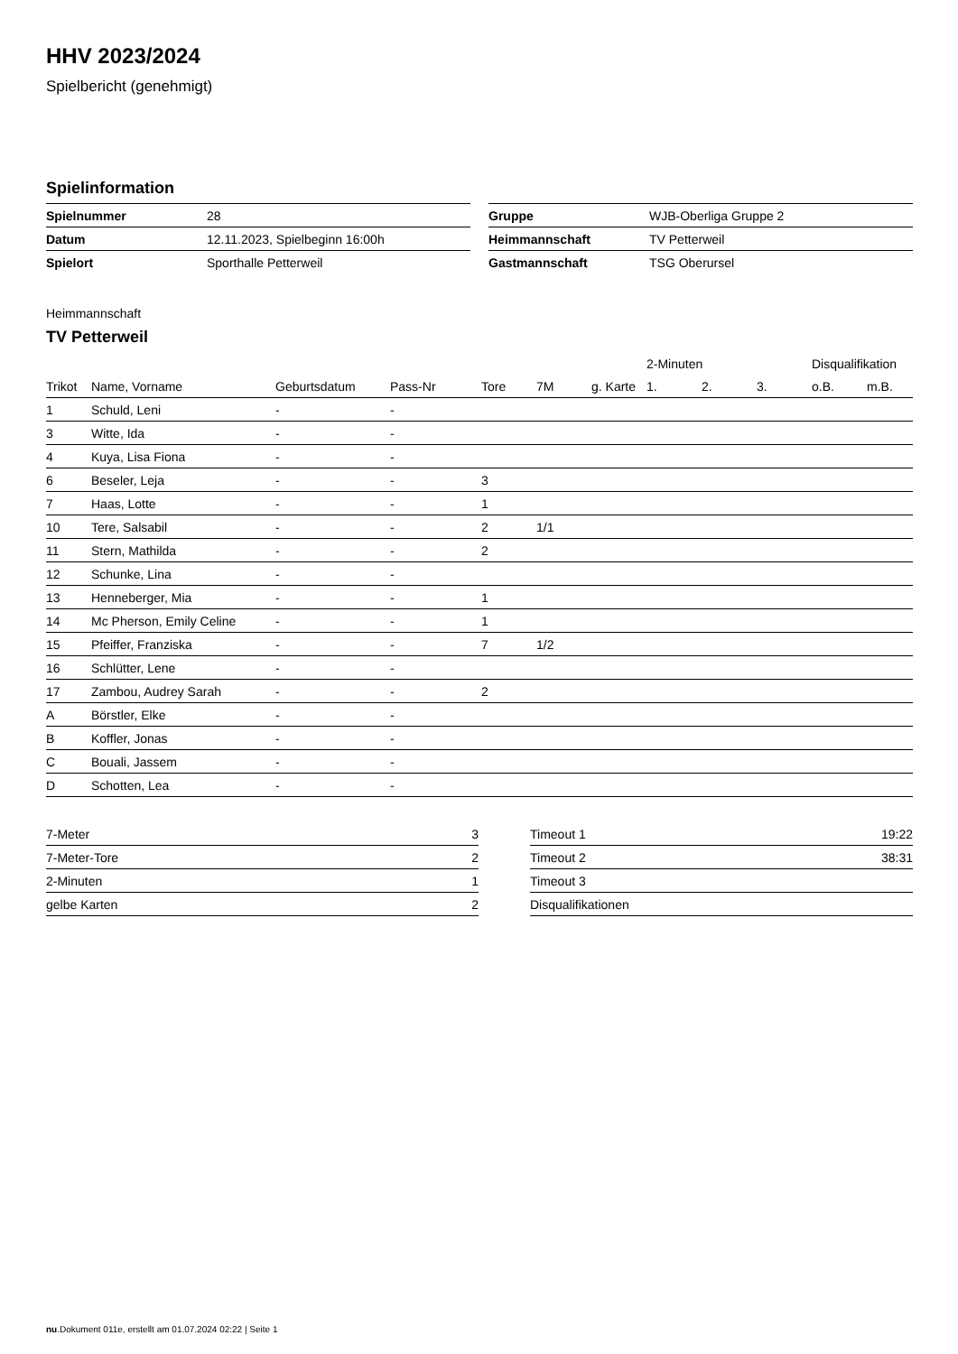HHV 2023/2024
Spielbericht (genehmigt)
Spielinformation
| Spielnummer | 28 |
| Datum | 12.11.2023, Spielbeginn 16:00h |
| Spielort | Sporthalle Petterweil |
| Gruppe | WJB-Oberliga Gruppe 2 |
| Heimmannschaft | TV Petterweil |
| Gastmannschaft | TSG Oberursel |
Heimmannschaft
TV Petterweil
| | | | | | | | 2-Minuten | | | Disqualifikation | |
| --- | --- | --- | --- | --- | --- | --- | --- | --- | --- | --- | --- |
| Trikot | Name, Vorname | Geburtsdatum | Pass-Nr | Tore | 7M | g. Karte | 1. | 2. | 3. | o.B. | m.B. |
| 1 | Schuld, Leni | - | - | | | | | | | | |
| 3 | Witte, Ida | - | - | | | | | | | | |
| 4 | Kuya, Lisa Fiona | - | - | | | | | | | | |
| 6 | Beseler, Leja | - | - | 3 | | | | | | | |
| 7 | Haas, Lotte | - | - | 1 | | | | | | | |
| 10 | Tere, Salsabil | - | - | 2 | 1/1 | | | | | | |
| 11 | Stern, Mathilda | - | - | 2 | | | | | | | |
| 12 | Schunke, Lina | - | - | | | | | | | | |
| 13 | Henneberger, Mia | - | - | 1 | | | | | | | |
| 14 | Mc Pherson, Emily Celine | - | - | 1 | | | | | | | |
| 15 | Pfeiffer, Franziska | - | - | 7 | 1/2 | | | | | | |
| 16 | Schlütter, Lene | - | - | | | | | | | | |
| 17 | Zambou, Audrey Sarah | - | - | 2 | | | | | | | |
| A | Börstler, Elke | - | - | | | | | | | | |
| B | Koffler, Jonas | - | - | | | | | | | | |
| C | Bouali, Jassem | - | - | | | | | | | | |
| D | Schotten, Lea | - | - | | | | | | | | |
| 7-Meter | 3 |
| 7-Meter-Tore | 2 |
| 2-Minuten | 1 |
| gelbe Karten | 2 |
| Timeout 1 | 19:22 |
| Timeout 2 | 38:31 |
| Timeout 3 | |
| Disqualifikationen | |
nu.Dokument 011e, erstellt am 01.07.2024 02:22 | Seite 1